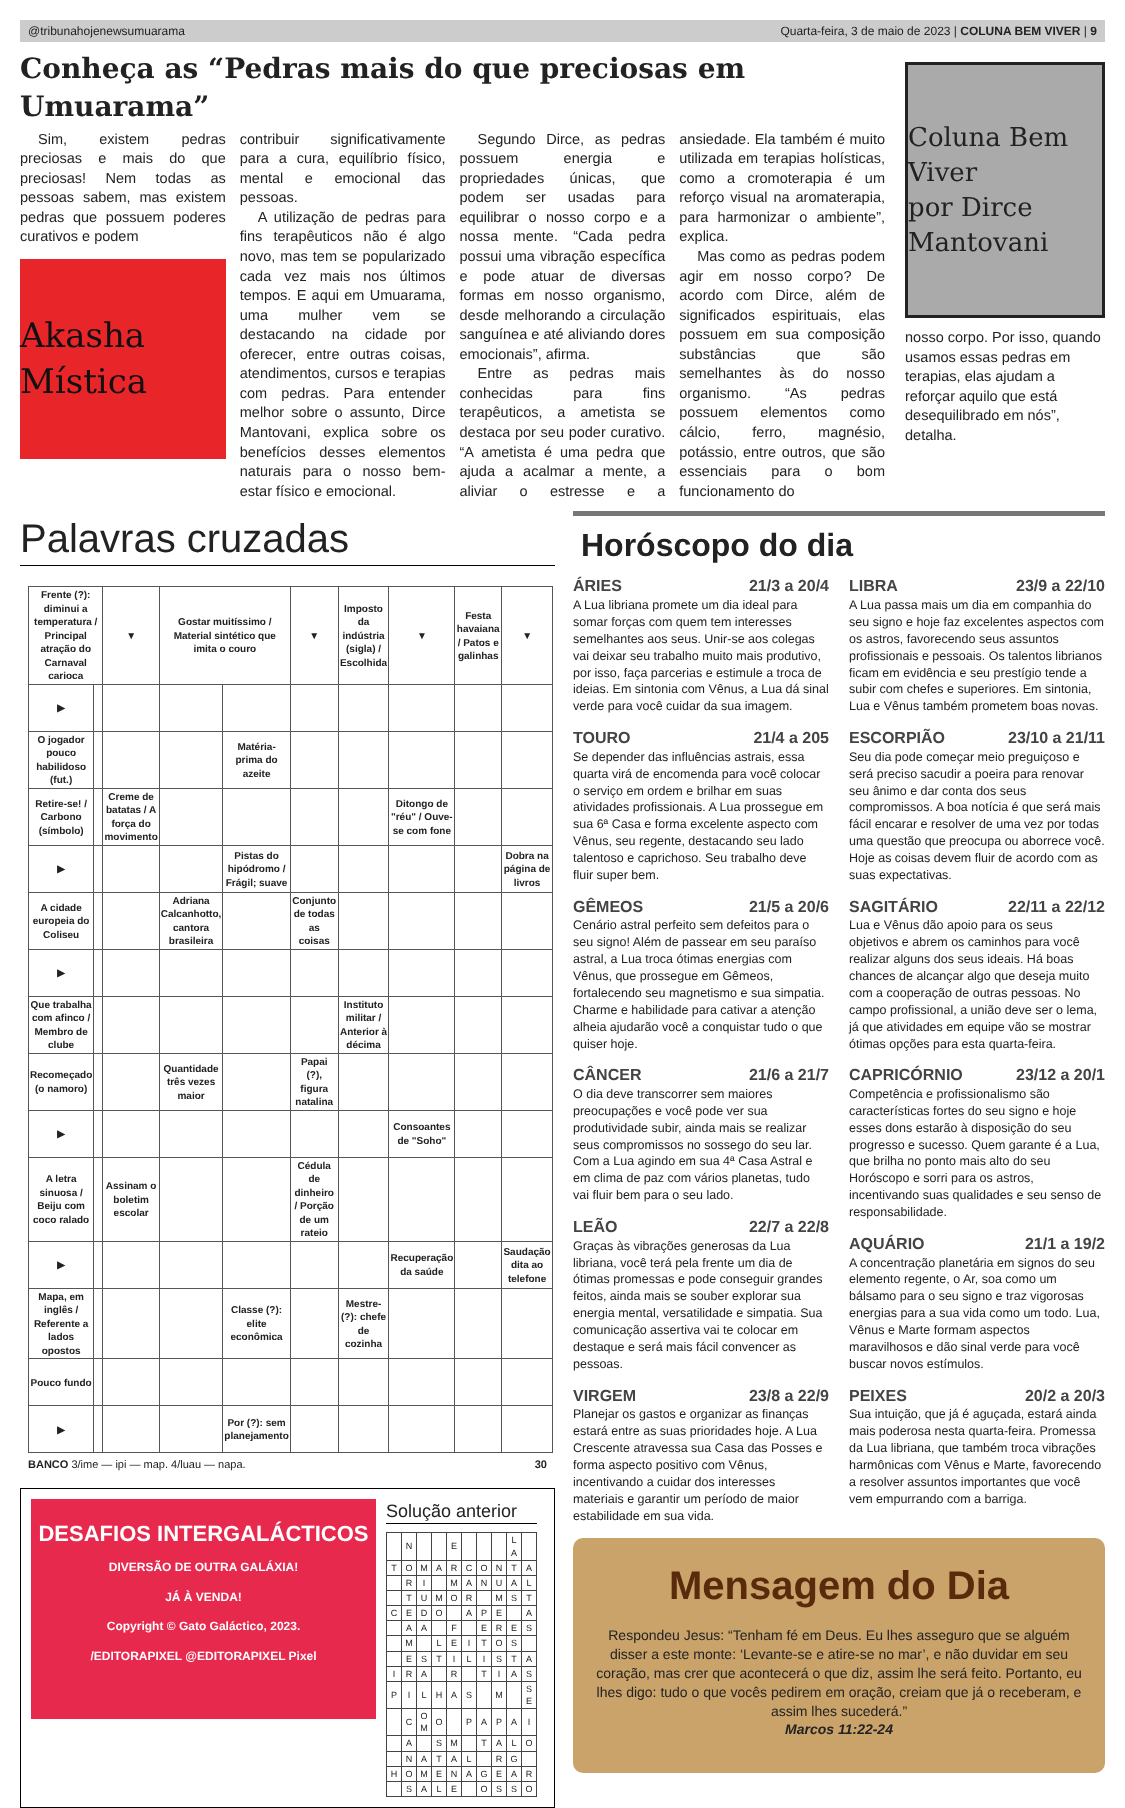@tribunahojenewsumuarama Quarta-feira, 3 de maio de 2023 | COLUNA BEM VIVER | 9
Conheça as “Pedras mais do que preciosas em Umuarama”
Sim, existem pedras preciosas e mais do que preciosas! Nem todas as pessoas sabem, mas existem pedras que possuem poderes curativos e podem
Akasha Mística
contribuir significativamente para a cura, equilíbrio físico, mental e emocional das pessoas.
A utilização de pedras para fins terapêuticos não é algo novo, mas tem se popularizado cada vez mais nos últimos tempos. E aqui em Umuarama, uma mulher vem se destacando na cidade por oferecer, entre outras coisas, atendimentos, cursos e terapias com pedras. Para entender melhor sobre o assunto, Dirce Mantovani, explica sobre os benefícios desses elementos naturais para o nosso bem-estar físico e emocional.
Segundo Dirce, as pedras possuem energia e propriedades únicas, que podem ser usadas para equilibrar o nosso corpo e a nossa mente. “Cada pedra possui uma vibração específica e pode atuar de diversas formas em nosso organismo, desde melhorando a circulação sanguínea e até aliviando dores emocionais”, afirma.
Entre as pedras mais conhecidas para fins terapêuticos, a ametista se destaca por seu poder curativo. “A ametista é uma pedra que ajuda a acalmar a mente, a aliviar o estresse e a ansiedade. Ela também é muito utilizada em terapias holísticas, como a cromoterapia é um reforço visual na aromaterapia, para harmonizar o ambiente”, explica.
Mas como as pedras podem agir em nosso corpo? De acordo com Dirce, além de significados espirituais, elas possuem em sua composição substâncias que são semelhantes às do nosso organismo. “As pedras possuem elementos como cálcio, ferro, magnésio, potássio, entre outros, que são essenciais para o bom funcionamento do
Coluna Bem Viver
por Dirce Mantovani
nosso corpo. Por isso, quando usamos essas pedras em terapias, elas ajudam a reforçar aquilo que está desequilibrado em nós”, detalha.
Palavras cruzadas
| Frente (?): diminui a temperatura / Principal atração do Carnaval carioca | | ▼ | Gostar muitíssimo / Material sintético que imita o couro | | ▼ | Imposto da indústria (sigla) / Escolhida | ▼ | Festa havaiana / Patos e galinhas | ▼ |
| ▶ | | | | | | | | | |
| O jogador pouco habilidoso (fut.) | | | | Matéria-prima do azeite | | | | | |
| Retire-se! / Carbono (símbolo) | | Creme de batatas / A força do movimento | | | | | Ditongo de "réu" / Ouve-se com fone | | |
| ▶ | | | | Pistas do hipódromo / Frágil; suave | | | | | Dobra na página de livros |
| A cidade europeia do Coliseu | | | Adriana Calcanhotto, cantora brasileira | | Conjunto de todas as coisas | | | | |
| ▶ | | | | | | | | | |
| Que trabalha com afinco / Membro de clube | | | | | | Instituto militar / Anterior à décima | | | |
| Recomeçado (o namoro) | | | Quantidade três vezes maior | | Papai (?), figura natalina | | | | |
| ▶ | | | | | | | Consoantes de "Soho" | | |
| A letra sinuosa / Beiju com coco ralado | | Assinam o boletim escolar | | | Cédula de dinheiro / Porção de um rateio | | | | |
| ▶ | | | | | | | Recuperação da saúde | | Saudação dita ao telefone |
| Mapa, em inglês / Referente a lados opostos | | | | Classe (?): elite econômica | | Mestre-(?): chefe de cozinha | | | |
| Pouco fundo | | | | | | | | | |
| ▶ | | | | Por (?): sem planejamento | | | | | |
BANCO 3/ime — ipi — map. 4/luau — napa. 30
DESAFIOS INTERGALÁCTICOS
DIVERSÃO DE OUTRA GALÁXIA!
JÁ À VENDA!
Copyright © Gato Galáctico, 2023.
/EDITORAPIXEL @EDITORAPIXEL Pixel
Solução anterior
| | N | | | E | | | | L A | |
| T | O | M | A | R | C | O | N | T | A |
| | R | I | | M | A | N | U | A | L |
| | T | U | M | O | R | | M | S | T |
| C | E | D | O | | A | P | E | | A |
| | A | A | | F | | E | R | E | S |
| | M | | L | E | I | T | O | S | |
| | E | S | T | I | L | I | S | T | A |
| I | R | A | | R | | T | I | A | S |
| P | I | L | H | A | S | | M | | S E |
| | C | O M | O | | P | A | P | A | I |
| | A | | S | M | | T | A | L | O |
| | N | A | T | A | L | | R | G | |
| H | O | M | E | N | A | G | E | A | R |
| | S | A | L | E | | O | S | S | O |
Horóscopo do dia
ÁRIES 21/3 a 20/4
A Lua libriana promete um dia ideal para somar forças com quem tem interesses semelhantes aos seus. Unir-se aos colegas vai deixar seu trabalho muito mais produtivo, por isso, faça parcerias e estimule a troca de ideias. Em sintonia com Vênus, a Lua dá sinal verde para você cuidar da sua imagem.
TOURO 21/4 a 205
Se depender das influências astrais, essa quarta virá de encomenda para você colocar o serviço em ordem e brilhar em suas atividades profissionais. A Lua prossegue em sua 6ª Casa e forma excelente aspecto com Vênus, seu regente, destacando seu lado talentoso e caprichoso. Seu trabalho deve fluir super bem.
GÊMEOS 21/5 a 20/6
Cenário astral perfeito sem defeitos para o seu signo! Além de passear em seu paraíso astral, a Lua troca ótimas energias com Vênus, que prossegue em Gêmeos, fortalecendo seu magnetismo e sua simpatia. Charme e habilidade para cativar a atenção alheia ajudarão você a conquistar tudo o que quiser hoje.
CÂNCER 21/6 a 21/7
O dia deve transcorrer sem maiores preocupações e você pode ver sua produtividade subir, ainda mais se realizar seus compromissos no sossego do seu lar. Com a Lua agindo em sua 4ª Casa Astral e em clima de paz com vários planetas, tudo vai fluir bem para o seu lado.
LEÃO 22/7 a 22/8
Graças às vibrações generosas da Lua libriana, você terá pela frente um dia de ótimas promessas e pode conseguir grandes feitos, ainda mais se souber explorar sua energia mental, versatilidade e simpatia. Sua comunicação assertiva vai te colocar em destaque e será mais fácil convencer as pessoas.
VIRGEM 23/8 a 22/9
Planejar os gastos e organizar as finanças estará entre as suas prioridades hoje. A Lua Crescente atravessa sua Casa das Posses e forma aspecto positivo com Vênus, incentivando a cuidar dos interesses materiais e garantir um período de maior estabilidade em sua vida.
LIBRA 23/9 a 22/10
A Lua passa mais um dia em companhia do seu signo e hoje faz excelentes aspectos com os astros, favorecendo seus assuntos profissionais e pessoais. Os talentos librianos ficam em evidência e seu prestígio tende a subir com chefes e superiores. Em sintonia, Lua e Vênus também prometem boas novas.
ESCORPIÃO 23/10 a 21/11
Seu dia pode começar meio preguiçoso e será preciso sacudir a poeira para renovar seu ânimo e dar conta dos seus compromissos. A boa notícia é que será mais fácil encarar e resolver de uma vez por todas uma questão que preocupa ou aborrece você. Hoje as coisas devem fluir de acordo com as suas expectativas.
SAGITÁRIO 22/11 a 22/12
Lua e Vênus dão apoio para os seus objetivos e abrem os caminhos para você realizar alguns dos seus ideais. Há boas chances de alcançar algo que deseja muito com a cooperação de outras pessoas. No campo profissional, a união deve ser o lema, já que atividades em equipe vão se mostrar ótimas opções para esta quarta-feira.
CAPRICÓRNIO 23/12 a 20/1
Competência e profissionalismo são características fortes do seu signo e hoje esses dons estarão à disposição do seu progresso e sucesso. Quem garante é a Lua, que brilha no ponto mais alto do seu Horóscopo e sorri para os astros, incentivando suas qualidades e seu senso de responsabilidade.
AQUÁRIO 21/1 a 19/2
A concentração planetária em signos do seu elemento regente, o Ar, soa como um bálsamo para o seu signo e traz vigorosas energias para a sua vida como um todo. Lua, Vênus e Marte formam aspectos maravilhosos e dão sinal verde para você buscar novos estímulos.
PEIXES 20/2 a 20/3
Sua intuição, que já é aguçada, estará ainda mais poderosa nesta quarta-feira. Promessa da Lua libriana, que também troca vibrações harmônicas com Vênus e Marte, favorecendo a resolver assuntos importantes que você vem empurrando com a barriga.
Mensagem do Dia
Respondeu Jesus: “Tenham fé em Deus. Eu lhes asseguro que se alguém disser a este monte: ‘Levante-se e atire-se no mar’, e não duvidar em seu coração, mas crer que acontecerá o que diz, assim lhe será feito. Portanto, eu lhes digo: tudo o que vocês pedirem em oração, creiam que já o receberam, e assim lhes sucederá.”
Marcos 11:22-24